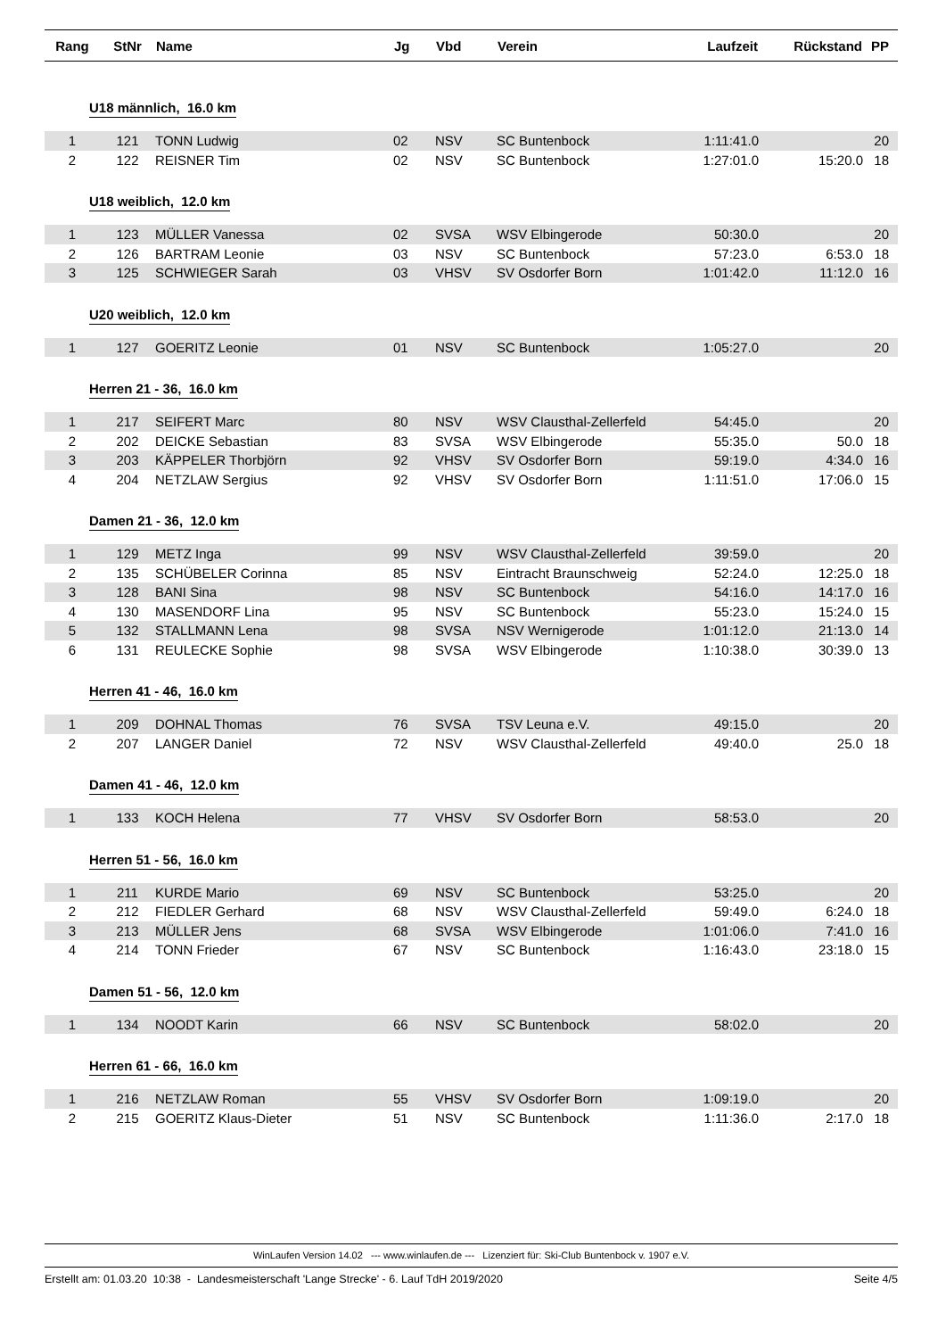| Rang | StNr | Name | Jg | Vbd | Verein | Laufzeit | Rückstand | PP |
| --- | --- | --- | --- | --- | --- | --- | --- | --- |
| U18 männlich, 16.0 km | | | | | | | | |
| 1 | 121 | TONN Ludwig | 02 | NSV | SC Buntenbock | 1:11:41.0 | | 20 |
| 2 | 122 | REISNER Tim | 02 | NSV | SC Buntenbock | 1:27:01.0 | 15:20.0 | 18 |
| U18 weiblich, 12.0 km | | | | | | | | |
| 1 | 123 | MÜLLER Vanessa | 02 | SVSA | WSV Elbingerode | 50:30.0 | | 20 |
| 2 | 126 | BARTRAM Leonie | 03 | NSV | SC Buntenbock | 57:23.0 | 6:53.0 | 18 |
| 3 | 125 | SCHWIEGER Sarah | 03 | VHSV | SV Osdorfer Born | 1:01:42.0 | 11:12.0 | 16 |
| U20 weiblich, 12.0 km | | | | | | | | |
| 1 | 127 | GOERITZ Leonie | 01 | NSV | SC Buntenbock | 1:05:27.0 | | 20 |
| Herren 21 - 36, 16.0 km | | | | | | | | |
| 1 | 217 | SEIFERT Marc | 80 | NSV | WSV Clausthal-Zellerfeld | 54:45.0 | | 20 |
| 2 | 202 | DEICKE Sebastian | 83 | SVSA | WSV Elbingerode | 55:35.0 | 50.0 | 18 |
| 3 | 203 | KÄPPELER Thorbjörn | 92 | VHSV | SV Osdorfer Born | 59:19.0 | 4:34.0 | 16 |
| 4 | 204 | NETZLAW Sergius | 92 | VHSV | SV Osdorfer Born | 1:11:51.0 | 17:06.0 | 15 |
| Damen 21 - 36, 12.0 km | | | | | | | | |
| 1 | 129 | METZ Inga | 99 | NSV | WSV Clausthal-Zellerfeld | 39:59.0 | | 20 |
| 2 | 135 | SCHÜBELER Corinna | 85 | NSV | Eintracht Braunschweig | 52:24.0 | 12:25.0 | 18 |
| 3 | 128 | BANI Sina | 98 | NSV | SC Buntenbock | 54:16.0 | 14:17.0 | 16 |
| 4 | 130 | MASENDORF Lina | 95 | NSV | SC Buntenbock | 55:23.0 | 15:24.0 | 15 |
| 5 | 132 | STALLMANN Lena | 98 | SVSA | NSV Wernigerode | 1:01:12.0 | 21:13.0 | 14 |
| 6 | 131 | REULECKE Sophie | 98 | SVSA | WSV Elbingerode | 1:10:38.0 | 30:39.0 | 13 |
| Herren 41 - 46, 16.0 km | | | | | | | | |
| 1 | 209 | DOHNAL Thomas | 76 | SVSA | TSV Leuna e.V. | 49:15.0 | | 20 |
| 2 | 207 | LANGER Daniel | 72 | NSV | WSV Clausthal-Zellerfeld | 49:40.0 | 25.0 | 18 |
| Damen 41 - 46, 12.0 km | | | | | | | | |
| 1 | 133 | KOCH Helena | 77 | VHSV | SV Osdorfer Born | 58:53.0 | | 20 |
| Herren 51 - 56, 16.0 km | | | | | | | | |
| 1 | 211 | KURDE Mario | 69 | NSV | SC Buntenbock | 53:25.0 | | 20 |
| 2 | 212 | FIEDLER Gerhard | 68 | NSV | WSV Clausthal-Zellerfeld | 59:49.0 | 6:24.0 | 18 |
| 3 | 213 | MÜLLER Jens | 68 | SVSA | WSV Elbingerode | 1:01:06.0 | 7:41.0 | 16 |
| 4 | 214 | TONN Frieder | 67 | NSV | SC Buntenbock | 1:16:43.0 | 23:18.0 | 15 |
| Damen 51 - 56, 12.0 km | | | | | | | | |
| 1 | 134 | NOODT Karin | 66 | NSV | SC Buntenbock | 58:02.0 | | 20 |
| Herren 61 - 66, 16.0 km | | | | | | | | |
| 1 | 216 | NETZLAW Roman | 55 | VHSV | SV Osdorfer Born | 1:09:19.0 | | 20 |
| 2 | 215 | GOERITZ Klaus-Dieter | 51 | NSV | SC Buntenbock | 1:11:36.0 | 2:17.0 | 18 |
WinLaufen Version 14.02 --- www.winlaufen.de --- Lizenziert für: Ski-Club Buntenbock v. 1907 e.V.
Erstellt am: 01.03.20 10:38 - Landesmeisterschaft 'Lange Strecke' - 6. Lauf TdH 2019/2020 Seite 4/5